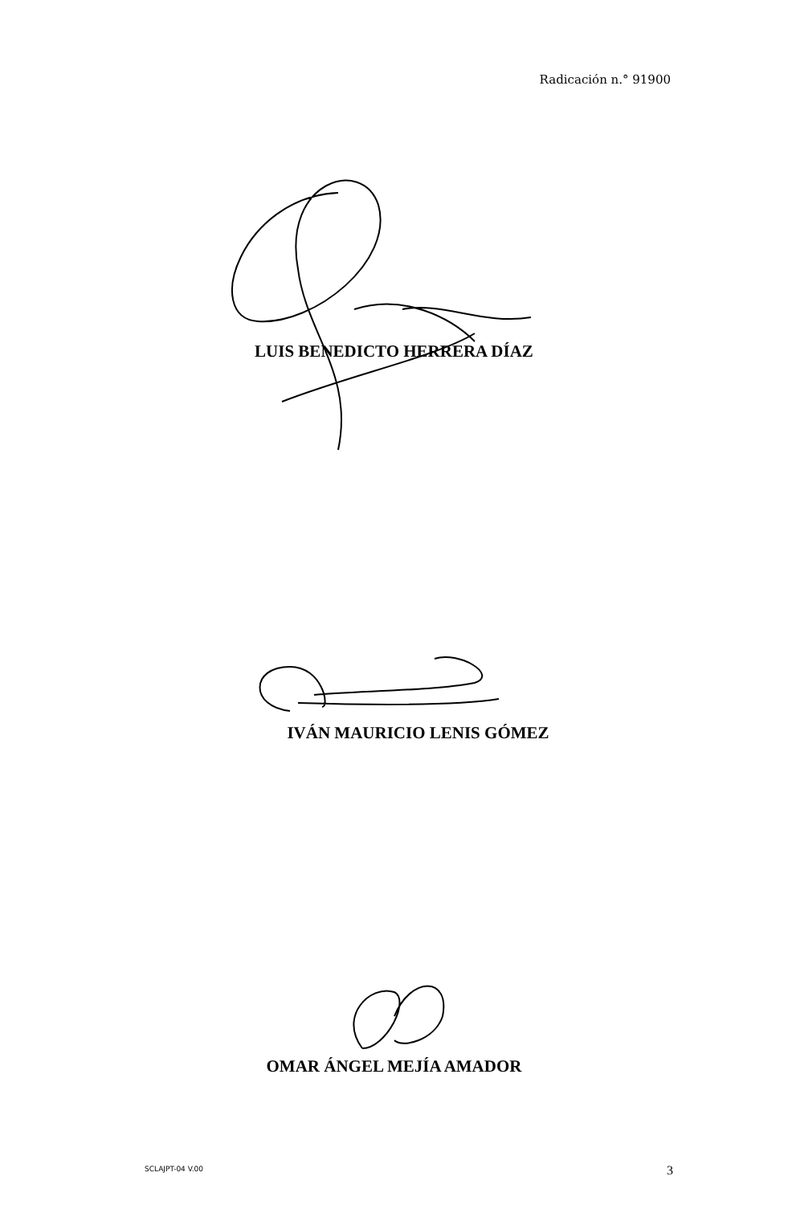Radicación n.° 91900
LUIS BENEDICTO HERRERA DÍAZ
IVÁN MAURICIO LENIS GÓMEZ
OMAR ÁNGEL MEJÍA AMADOR
SCLAJPT-04 V.00 3